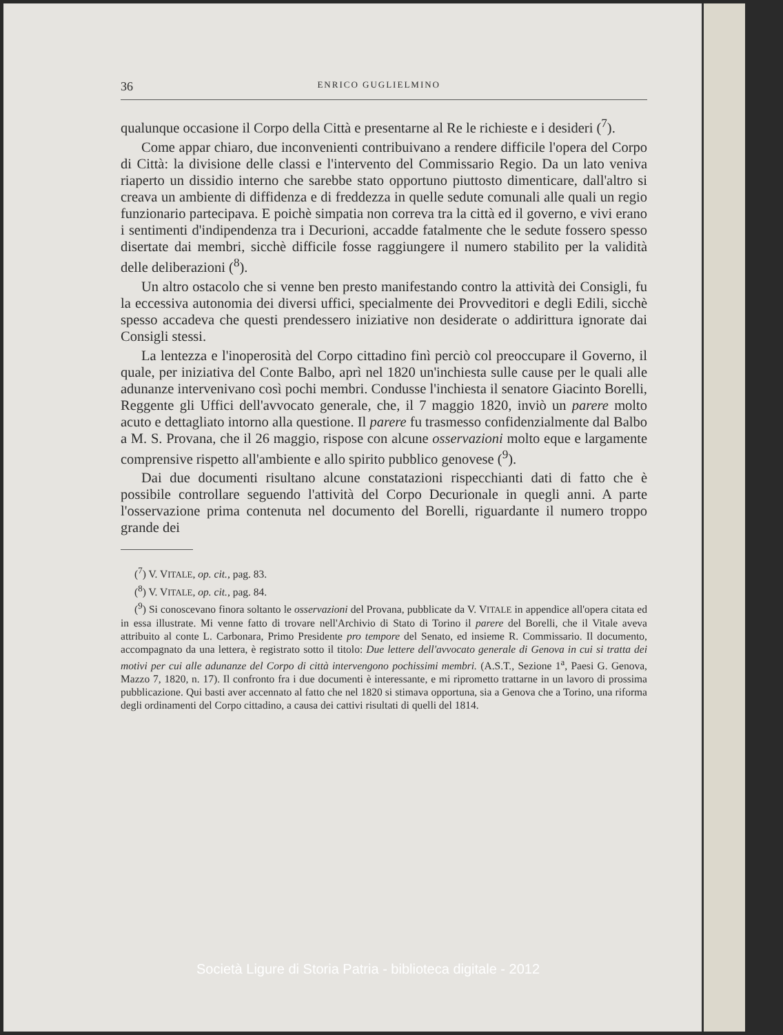36 ENRICO GUGLIELMINO
qualunque occasione il Corpo della Città e presentarne al Re le richieste e i desideri (<sup>7</sup>).
Come appar chiaro, due inconvenienti contribuivano a rendere difficile l'opera del Corpo di Città: la divisione delle classi e l'intervento del Commissario Regio. Da un lato veniva riaperto un dissidio interno che sarebbe stato opportuno piuttosto dimenticare, dall'altro si creava un ambiente di diffidenza e di freddezza in quelle sedute comunali alle quali un regio funzionario partecipava. E poichè simpatia non correva tra la città ed il governo, e vivi erano i sentimenti d'indipendenza tra i Decurioni, accadde fatalmente che le sedute fossero spesso disertate dai membri, sicchè difficile fosse raggiungere il numero stabilito per la validità delle deliberazioni (<sup>8</sup>).
Un altro ostacolo che si venne ben presto manifestando contro la attività dei Consigli, fu la eccessiva autonomia dei diversi uffici, specialmente dei Provveditori e degli Edili, sicchè spesso accadeva che questi prendessero iniziative non desiderate o addirittura ignorate dai Consigli stessi.
La lentezza e l'inoperosità del Corpo cittadino finì perciò col preoccupare il Governo, il quale, per iniziativa del Conte Balbo, aprì nel 1820 un'inchiesta sulle cause per le quali alle adunanze intervenivano così pochi membri. Condusse l'inchiesta il senatore Giacinto Borelli, Reggente gli Uffici dell'avvocato generale, che, il 7 maggio 1820, inviò un parere molto acuto e dettagliato intorno alla questione. Il parere fu trasmesso confidenzialmente dal Balbo a M. S. Provana, che il 26 maggio, rispose con alcune osservazioni molto eque e largamente comprensive rispetto all'ambiente e allo spirito pubblico genovese (<sup>9</sup>).
Dai due documenti risultano alcune constatazioni rispecchianti dati di fatto che è possibile controllare seguendo l'attività del Corpo Decurionale in quegli anni. A parte l'osservazione prima contenuta nel documento del Borelli, riguardante il numero troppo grande dei
(<sup>7</sup>) V. VITALE, op. cit., pag. 83.
(<sup>8</sup>) V. VITALE, op. cit., pag. 84.
(<sup>9</sup>) Si conoscevano finora soltanto le osservazioni del Provana, pubblicate da V. VITALE in appendice all'opera citata ed in essa illustrate. Mi venne fatto di trovare nell'Archivio di Stato di Torino il parere del Borelli, che il Vitale aveva attribuito al conte L. Carbonara, Primo Presidente pro tempore del Senato, ed insieme R. Commissario. Il documento, accompagnato da una lettera, è registrato sotto il titolo: Due lettere dell'avvocato generale di Genova in cui si tratta dei motivi per cui alle adunanze del Corpo di città intervengono pochissimi membri. (A.S.T., Sezione 1<sup>a</sup>, Paesi G. Genova, Mazzo 7, 1820, n. 17). Il confronto fra i due documenti è interessante, e mi riprometto trattarne in un lavoro di prossima pubblicazione. Qui basti aver accennato al fatto che nel 1820 si stimava opportuna, sia a Genova che a Torino, una riforma degli ordinamenti del Corpo cittadino, a causa dei cattivi risultati di quelli del 1814.
Società Ligure di Storia Patria - biblioteca digitale - 2012